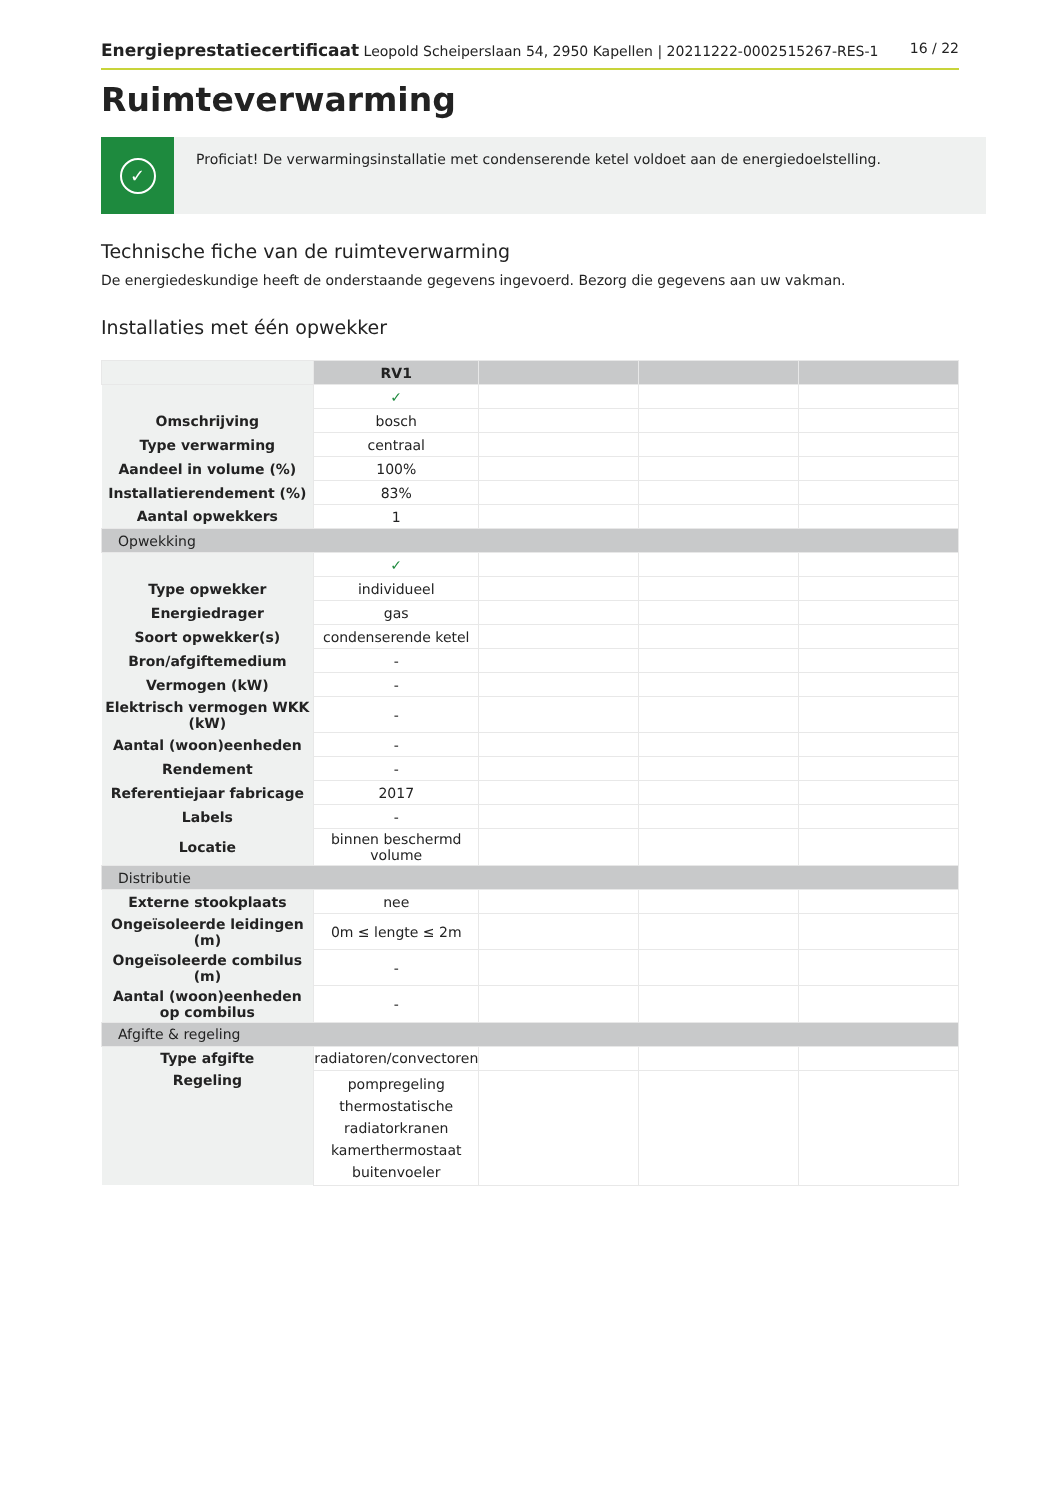Energieprestatiecertificaat Leopold Scheiperslaan 54, 2950 Kapellen | 20211222-0002515267-RES-1 16 / 22
Ruimteverwarming
✓
Proficiat! De verwarmingsinstallatie met condenserende ketel voldoet aan de energiedoelstelling.
Technische fiche van de ruimteverwarming
De energiedeskundige heeft de onderstaande gegevens ingevoerd. Bezorg die gegevens aan uw vakman.
Installaties met één opwekker
| | RV1 | | | |
| --- | --- | --- | --- | --- |
| | ✓ | | | |
| Omschrijving | bosch | | | |
| Type verwarming | centraal | | | |
| Aandeel in volume (%) | 100% | | | |
| Installatierendement (%) | 83% | | | |
| Aantal opwekkers | 1 | | | |
| Opwekking | | | | |
| | ✓ | | | |
| Type opwekker | individueel | | | |
| Energiedrager | gas | | | |
| Soort opwekker(s) | condenserende ketel | | | |
| Bron/afgiftemedium | - | | | |
| Vermogen (kW) | - | | | |
| Elektrisch vermogen WKK (kW) | - | | | |
| Aantal (woon)eenheden | - | | | |
| Rendement | - | | | |
| Referentiejaar fabricage | 2017 | | | |
| Labels | - | | | |
| Locatie | binnen beschermd volume | | | |
| Distributie | | | | |
| Externe stookplaats | nee | | | |
| Ongeïsoleerde leidingen (m) | 0m ≤ lengte ≤ 2m | | | |
| Ongeïsoleerde combilus (m) | - | | | |
| Aantal (woon)eenheden op combilus | - | | | |
| Afgifte & regeling | | | | |
| Type afgifte | radiatoren/convectoren | | | |
| Regeling | pompregeling thermostatische radiatorkranen kamerthermostaat buitenvoeler | | | |